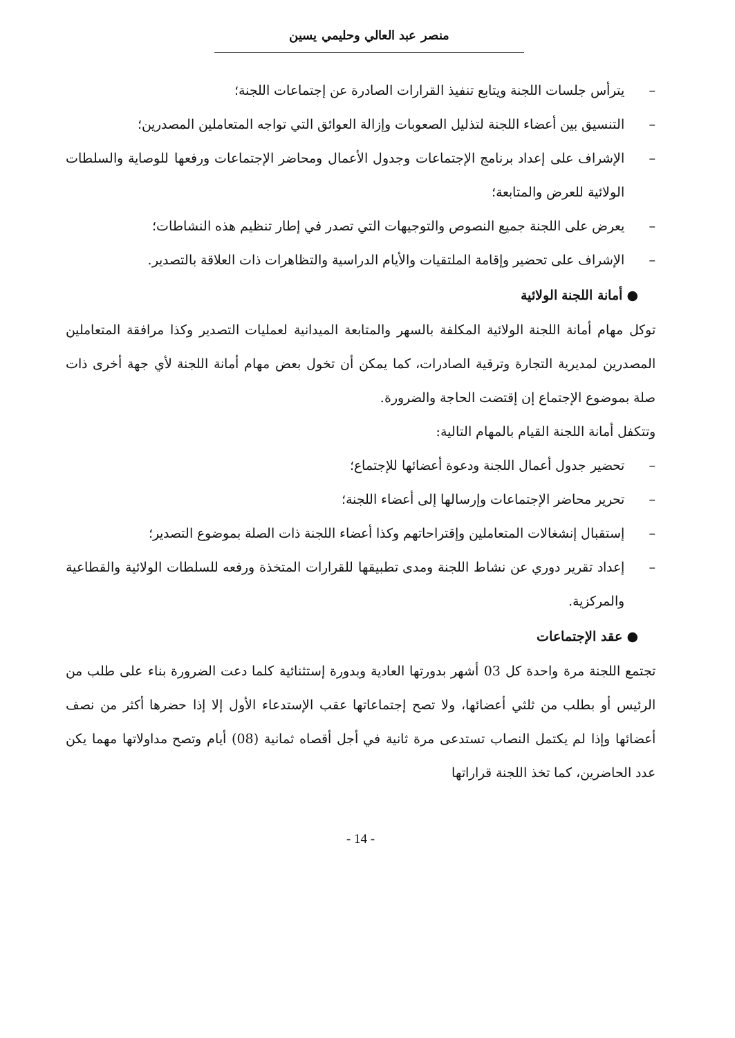منصر عبد العالي وحليمي يسين
– يترأس جلسات اللجنة ويتابع تنفيذ القرارات الصادرة عن إجتماعات اللجنة؛
– التنسيق بين أعضاء اللجنة لتذليل الصعوبات وإزالة العوائق التي تواجه المتعاملين المصدرين؛
– الإشراف على إعداد برنامج الإجتماعات وجدول الأعمال ومحاضر الإجتماعات ورفعها للوصاية والسلطات الولائية للعرض والمتابعة؛
– يعرض على اللجنة جميع النصوص والتوجيهات التي تصدر في إطار تنظيم هذه النشاطات؛
– الإشراف على تحضير وإقامة الملتقيات والأيام الدراسية والتظاهرات ذات العلاقة بالتصدير.
● أمانة اللجنة الولائية
توكل مهام أمانة اللجنة الولائية المكلفة بالسهر والمتابعة الميدانية لعمليات التصدير وكذا مرافقة المتعاملين المصدرين لمديرية التجارة وترقية الصادرات، كما يمكن أن تخول بعض مهام أمانة اللجنة لأي جهة أخرى ذات صلة بموضوع الإجتماع إن إقتضت الحاجة والضرورة.
وتتكفل أمانة اللجنة القيام بالمهام التالية:
– تحضير جدول أعمال اللجنة ودعوة أعضائها للإجتماع؛
– تحرير محاضر الإجتماعات وإرسالها إلى أعضاء اللجنة؛
– إستقبال إنشغالات المتعاملين وإقتراحاتهم وكذا أعضاء اللجنة ذات الصلة بموضوع التصدير؛
– إعداد تقرير دوري عن نشاط اللجنة ومدى تطبيقها للقرارات المتخذة ورفعه للسلطات الولائية والقطاعية والمركزية.
● عقد الإجتماعات
تجتمع اللجنة مرة واحدة كل 03 أشهر بدورتها العادية وبدورة إستثنائية كلما دعت الضرورة بناء على طلب من الرئيس أو بطلب من ثلثي أعضائها، ولا تصح إجتماعاتها عقب الإستدعاء الأول إلا إذا حضرها أكثر من نصف أعضائها وإذا لم يكتمل النصاب تستدعى مرة ثانية في أجل أقصاه ثمانية (08) أيام وتصح مداولاتها مهما يكن عدد الحاضرين، كما تخذ اللجنة قراراتها
- 14 -